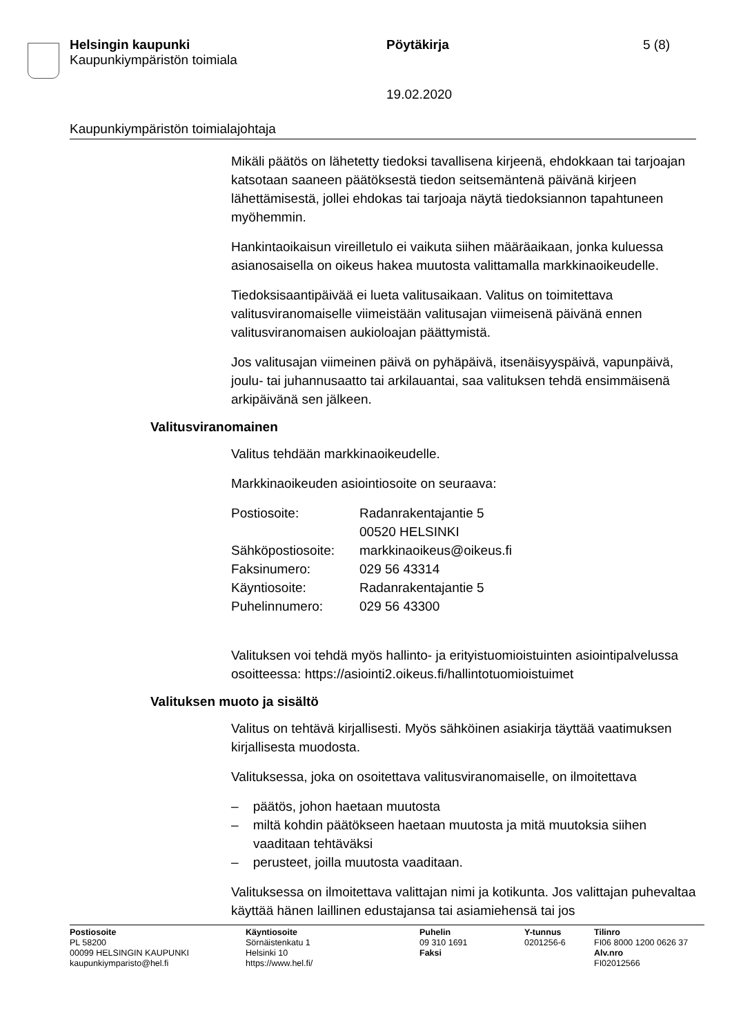Helsingin kaupunki
Kaupunkiympäristön toimiala
Pöytäkirja 5 (8)
19.02.2020
Kaupunkiympäristön toimialajohtaja
Mikäli päätös on lähetetty tiedoksi tavallisena kirjeenä, ehdokkaan tai tarjoajan katsotaan saaneen päätöksestä tiedon seitsemäntenä päivänä kirjeen lähettämisestä, jollei ehdokas tai tarjoaja näytä tiedoksiannon tapahtuneen myöhemmin.
Hankintaoikaisun vireilletulo ei vaikuta siihen määräaikaan, jonka kuluessa asianosaisella on oikeus hakea muutosta valittamalla markkinaoikeudelle.
Tiedoksisaantipäivää ei lueta valitusaikaan. Valitus on toimitettava valitusviranomaiselle viimeistään valitusajan viimeisenä päivänä ennen valitusviranomaisen aukioloajan päättymistä.
Jos valitusajan viimeinen päivä on pyhäpäivä, itsenäisyyspäivä, vapunpäivä, joulu- tai juhannusaatto tai arkilauantai, saa valituksen tehdä ensimmäisenä arkipäivänä sen jälkeen.
Valitusviranomainen
Valitus tehdään markkinaoikeudelle.
Markkinaoikeuden asiointiosoite on seuraava:
| Postiosoite: | Radanrakentajantie 5 00520 HELSINKI |
| Sähköpostiosoite: | markkinaoikeus@oikeus.fi |
| Faksinumero: | 029 56 43314 |
| Käyntiosoite: | Radanrakentajantie 5 |
| Puhelinnumero: | 029 56 43300 |
Valituksen voi tehdä myös hallinto- ja erityistuomioistuinten asiointipalvelussa osoitteessa: https://asiointi2.oikeus.fi/hallintotuomioistuimet
Valituksen muoto ja sisältö
Valitus on tehtävä kirjallisesti. Myös sähköinen asiakirja täyttää vaatimuksen kirjallisesta muodosta.
Valituksessa, joka on osoitettava valitusviranomaiselle, on ilmoitettava
– päätös, johon haetaan muutosta
– miltä kohdin päätökseen haetaan muutosta ja mitä muutoksia siihen vaaditaan tehtäväksi
– perusteet, joilla muutosta vaaditaan.
Valituksessa on ilmoitettava valittajan nimi ja kotikunta. Jos valittajan puhevaltaa käyttää hänen laillinen edustajansa tai asiamiehensä tai jos
Postiosoite
PL 58200
00099 HELSINGIN KAUPUNKI
kaupunkiymparisto@hel.fi
Käyntiosoite
Sörnäistenkatu 1
Helsinki 10
https://www.hel.fi/
Puhelin
09 310 1691
Faksi
Y-tunnus
0201256-6
Tilinro
FI06 8000 1200 0626 37
Alv.nro
FI02012566